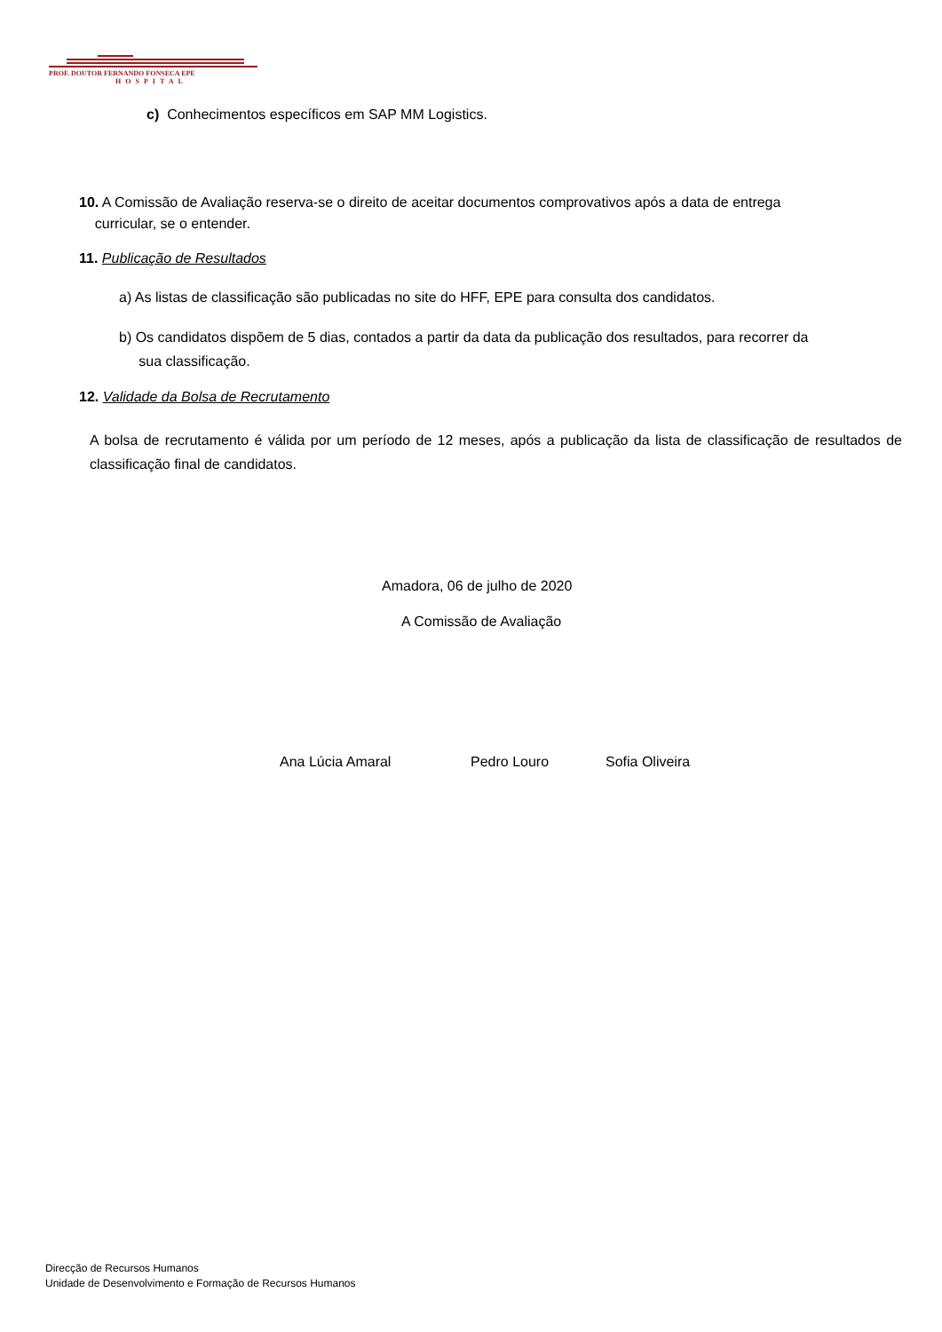PROF. DOUTOR FERNANDO FONSECA EPE
HOSPITAL
c) Conhecimentos específicos em SAP MM Logistics.
10. A Comissão de Avaliação reserva-se o direito de aceitar documentos comprovativos após a data de entrega
curricular, se o entender.
11. Publicação de Resultados
a) As listas de classificação são publicadas no site do HFF, EPE para consulta dos candidatos.
b) Os candidatos dispõem de 5 dias, contados a partir da data da publicação dos resultados, para recorrer da
sua classificação.
12. Validade da Bolsa de Recrutamento
A bolsa de recrutamento é válida por um período de 12 meses, após a publicação da lista de classificação de resultados de classificação final de candidatos.
Amadora, 06 de julho de 2020
A Comissão de Avaliação
Ana Lúcia Amaral Pedro Louro Sofia Oliveira
Direcção de Recursos Humanos
Unidade de Desenvolvimento e Formação de Recursos Humanos